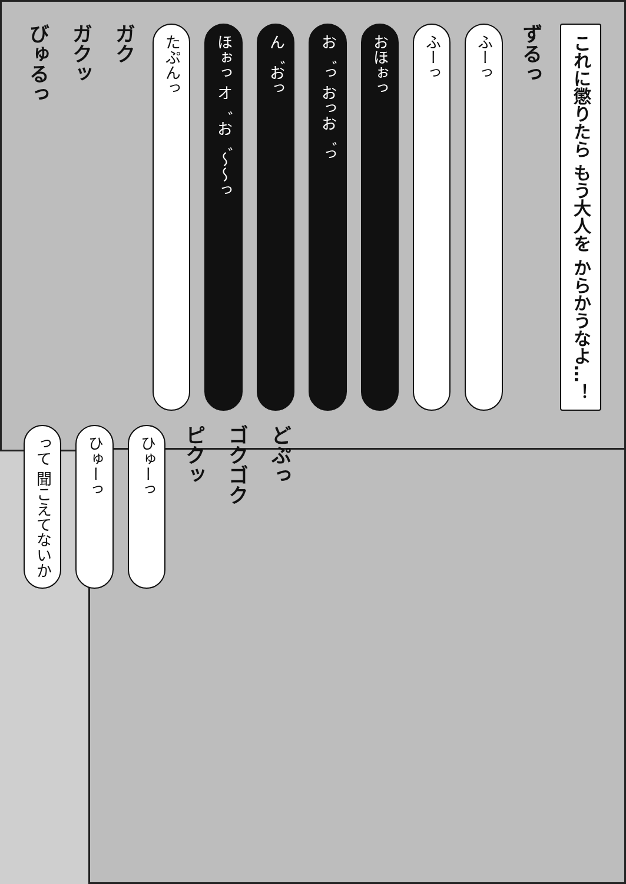びゅるっ
ガクッ
ガク
たぷんっ
ほぉっ オ゛ お゛〜〜っ
ん゛おっ
お゛っ おっお゛っ
おほぉっ
ふーっ
ふーっ
ずるっ
これに懲りたら もう大人を からかうなよ…！
って 聞こえてないか
ひゅーっ
ひゅーっ
ピクッ
ゴクゴク
どぷっ